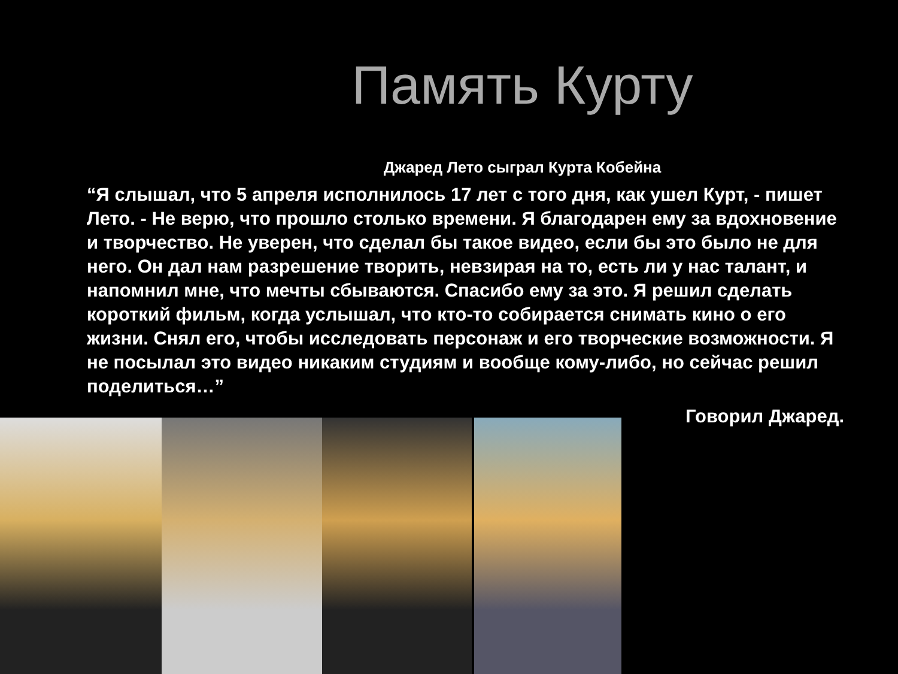Память Курту
Джаред Лето сыграл Курта Кобейна
“Я слышал, что 5 апреля исполнилось 17 лет с того дня, как ушел Курт, - пишет Лето. - Не верю, что прошло столько времени. Я благодарен ему за вдохновение и творчество. Не уверен, что сделал бы такое видео, если бы это было не для него. Он дал нам разрешение творить, невзирая на то, есть ли у нас талант, и напомнил мне, что мечты сбываются. Спасибо ему за это. Я решил сделать короткий фильм, когда услышал, что кто-то собирается снимать кино о его жизни. Снял его, чтобы исследовать персонаж и его творческие возможности. Я не посылал это видео никаким студиям и вообще кому-либо, но сейчас решил поделиться…”
Говорил Джаред.